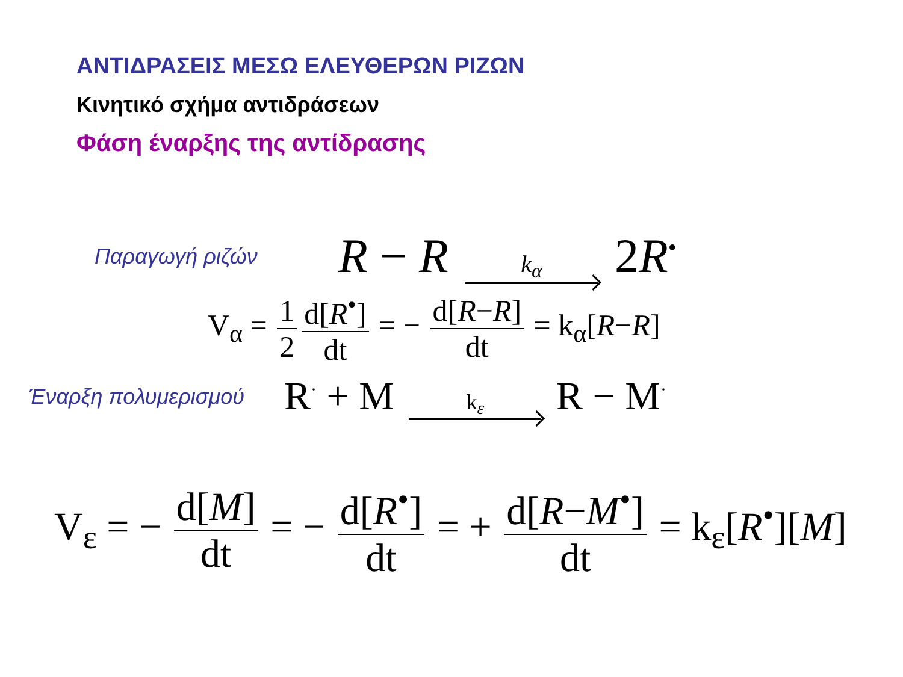ΑΝΤΙΔΡΑΣΕΙΣ ΜΕΣΩ ΕΛΕΥΘΕΡΩΝ ΡΙΖΩΝ
Κινητικό σχήμα αντιδράσεων
Φάση έναρξης της αντίδρασης
Παραγωγή ριζών
R − R k<sub>α</sub> 2R<sup>•</sup>
V<sub>α</sub> = 1 2 d[R<sup>•</sup>] dt = − d[R−R] dt = k<sub>α</sub>[R−R]
Έναρξη πολυμερισμού
R<sup>·</sup> + M k<sub>ε</sub> R − M<sup>·</sup>
V<sub>ε</sub> = − d[M] dt = − d[R<sup>•</sup>] dt = + d[R−M<sup>•</sup>] dt = k<sub>ε</sub>[R<sup>•</sup>][M]